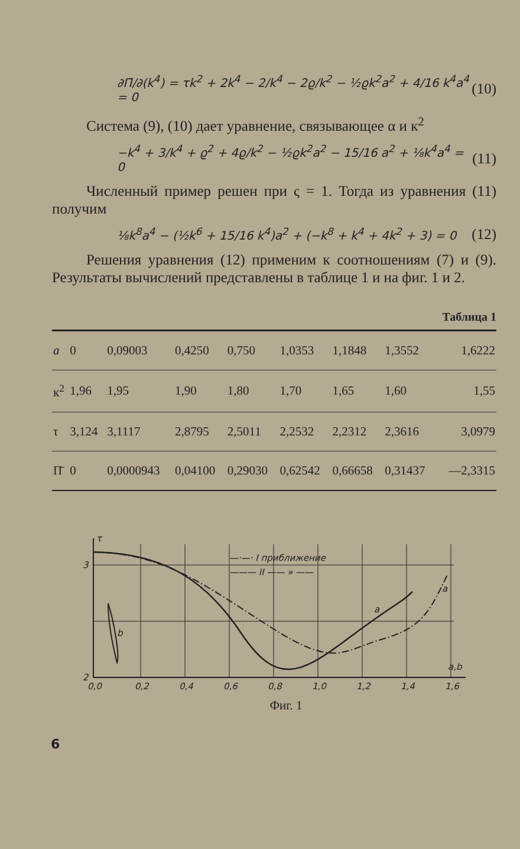∂Π̄/∂(k<sup>4</sup>) = τk<sup>2</sup> + 2k<sup>4</sup> − 2/k<sup>4</sup> − 2ϱ/k<sup>2</sup> − ½ϱk<sup>2</sup>a<sup>2</sup> + 4/16 k<sup>4</sup>a<sup>4</sup> = 0 (10)
Система (9), (10) дает уравнение, связывающее α и к<sup>2</sup>
−k<sup>4</sup> + 3/k<sup>4</sup> + ϱ<sup>2</sup> + 4ϱ/k<sup>2</sup> − ½ϱk<sup>2</sup>a<sup>2</sup> − 15/16 a<sup>2</sup> + ⅛k<sup>4</sup>a<sup>4</sup> = 0 (11)
Численный пример решен при ς = 1. Тогда из уравнения (11) получим
⅛k<sup>8</sup>a<sup>4</sup> − (½k<sup>6</sup> + 15/16 k<sup>4</sup>)a<sup>2</sup> + (−k<sup>8</sup> + k<sup>4</sup> + 4k<sup>2</sup> + 3) = 0 (12)
Решения уравнения (12) применим к соотношениям (7) и (9). Результаты вычислений представлены в таблице 1 и на фиг. 1 и 2.
Таблица 1
| a | 0 | 0,09003 | 0,4250 | 0,750 | 1,0353 | 1,1848 | 1,3552 | 1,6222 |
| к<sup>2</sup> | 1,96 | 1,95 | 1,90 | 1,80 | 1,70 | 1,65 | 1,60 | 1,55 |
| τ | 3,124 | 3,1117 | 2,8795 | 2,5011 | 2,2532 | 2,2312 | 2,3616 | 3,0979 |
| Π̄ | 0 | 0,0000943 | 0,04100 | 0,29030 | 0,62542 | 0,66658 | 0,31437 | —2,3315 |
τ
3
2
0,0
0,2
0,4
0,6
0,8
1,0
1,2
1,4
1,6
a,b
a
a
b
—·—· I приближение
——— II —— » ——
Фиг. 1
6